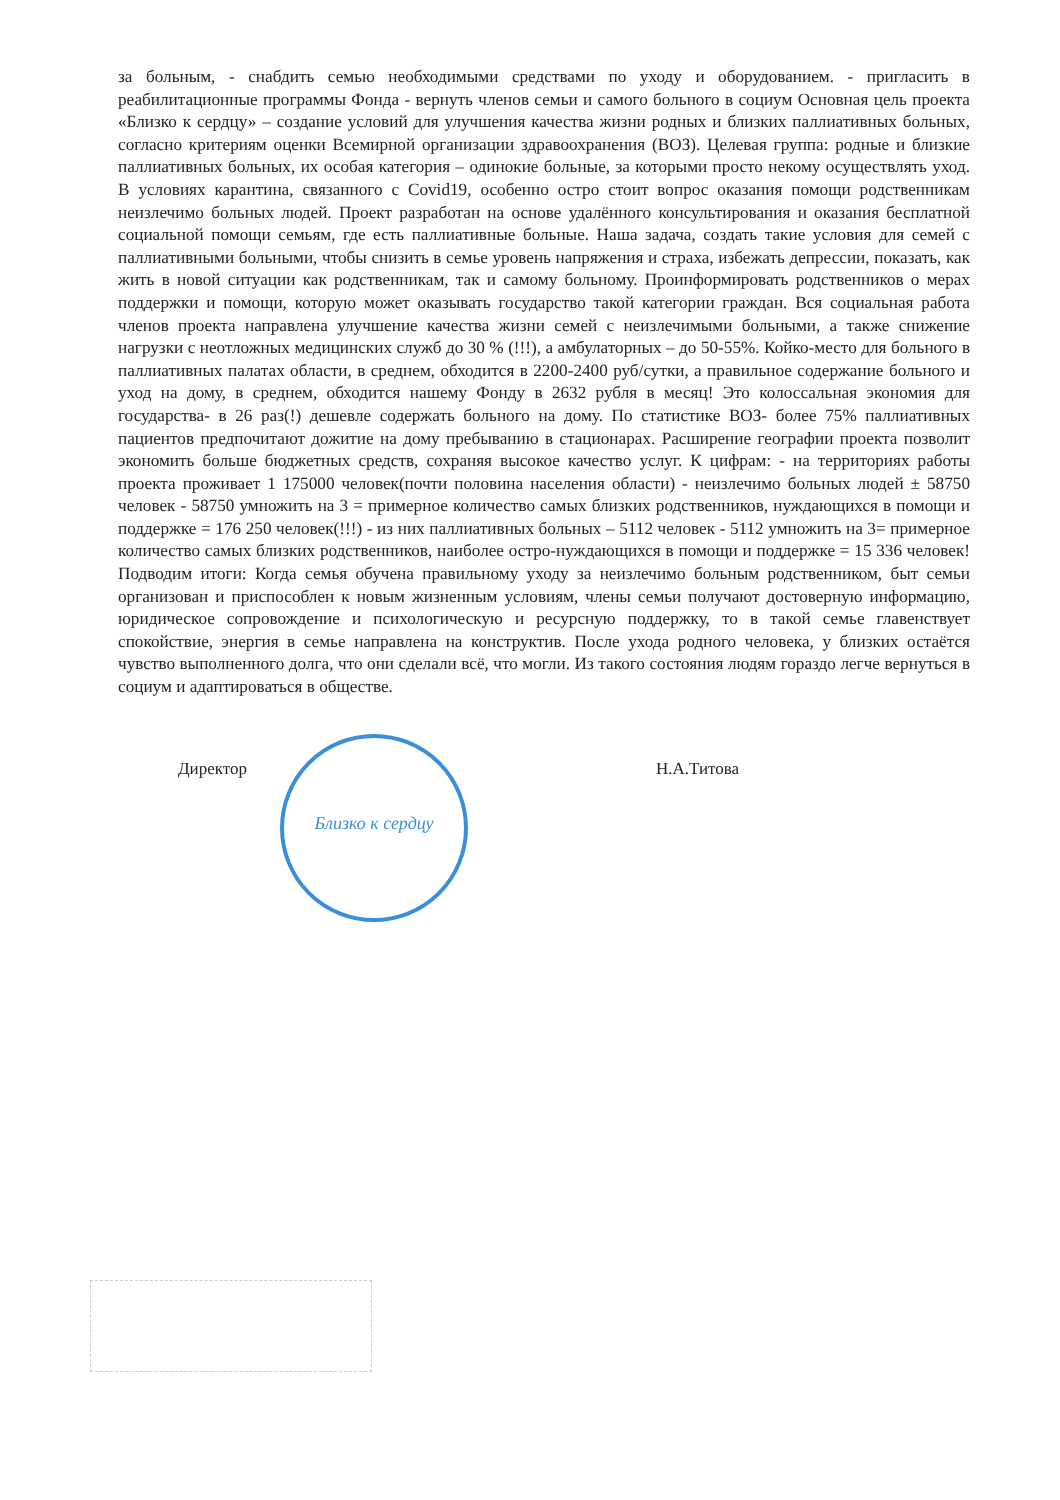за больным, - снабдить семью необходимыми средствами по уходу и оборудованием. - пригласить в реабилитационные программы Фонда - вернуть членов семьи и самого больного в социум Основная цель проекта «Близко к сердцу» – создание условий для улучшения качества жизни родных и близких паллиативных больных, согласно критериям оценки Всемирной организации здравоохранения (ВОЗ). Целевая группа: родные и близкие паллиативных больных, их особая категория – одинокие больные, за которыми просто некому осуществлять уход. В условиях карантина, связанного с Covid19, особенно остро стоит вопрос оказания помощи родственникам неизлечимо больных людей. Проект разработан на основе удалённого консультирования и оказания бесплатной социальной помощи семьям, где есть паллиативные больные. Наша задача, создать такие условия для семей с паллиативными больными, чтобы снизить в семье уровень напряжения и страха, избежать депрессии, показать, как жить в новой ситуации как родственникам, так и самому больному. Проинформировать родственников о мерах поддержки и помощи, которую может оказывать государство такой категории граждан. Вся социальная работа членов проекта направлена улучшение качества жизни семей с неизлечимыми больными, а также снижение нагрузки с неотложных медицинских служб до 30 % (!!!), а амбулаторных – до 50-55%. Койко-место для больного в паллиативных палатах области, в среднем, обходится в 2200-2400 руб/сутки, а правильное содержание больного и уход на дому, в среднем, обходится нашему Фонду в 2632 рубля в месяц! Это колоссальная экономия для государства- в 26 раз(!) дешевле содержать больного на дому. По статистике ВОЗ- более 75% паллиативных пациентов предпочитают дожитие на дому пребыванию в стационарах. Расширение географии проекта позволит экономить больше бюджетных средств, сохраняя высокое качество услуг. К цифрам: - на территориях работы проекта проживает 1 175000 человек(почти половина населения области) - неизлечимо больных людей ± 58750 человек - 58750 умножить на 3 = примерное количество самых близких родственников, нуждающихся в помощи и поддержке = 176 250 человек(!!!) - из них паллиативных больных – 5112 человек - 5112 умножить на 3= примерное количество самых близких родственников, наиболее остро-нуждающихся в помощи и поддержке = 15 336 человек! Подводим итоги: Когда семья обучена правильному уходу за неизлечимо больным родственником, быт семьи организован и приспособлен к новым жизненным условиям, члены семьи получают достоверную информацию, юридическое сопровождение и психологическую и ресурсную поддержку, то в такой семье главенствует спокойствие, энергия в семье направлена на конструктив. После ухода родного человека, у близких остаётся чувство выполненного долга, что они сделали всё, что могли. Из такого состояния людям гораздо легче вернуться в социум и адаптироваться в обществе.
Директор
Близко к сердцу
Н.А.Титова